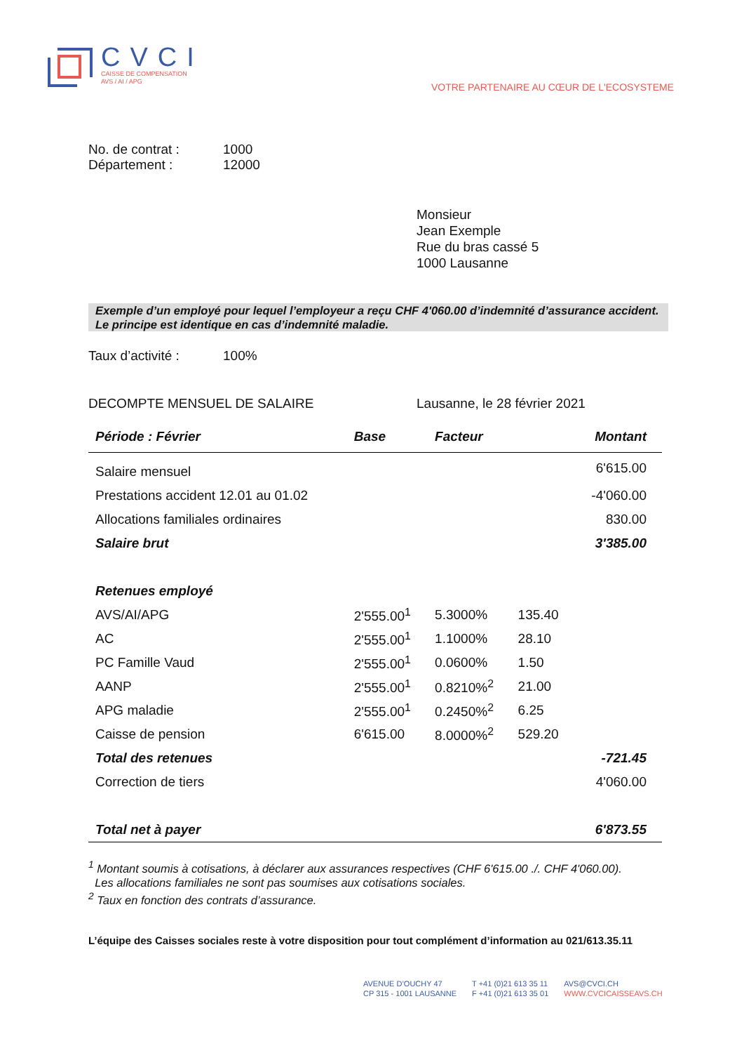CVCI
CAISSE DE COMPENSATION
AVS / AI / APG
VOTRE PARTENAIRE AU CŒUR DE L'ECOSYSTEME
No. de contrat : 1000
Département : 12000
Monsieur
Jean Exemple
Rue du bras cassé 5
1000 Lausanne
Exemple d’un employé pour lequel l’employeur a reçu CHF 4'060.00 d’indemnité d’assurance accident. Le principe est identique en cas d’indemnité maladie.
Taux d’activité : 100%
DECOMPTE MENSUEL DE SALAIRE Lausanne, le 28 février 2021
| Période : Février | Base | Facteur | | Montant |
| --- | --- | --- | --- | --- |
| Salaire mensuel | | | | 6'615.00 |
| Prestations accident 12.01 au 01.02 | | | | -4'060.00 |
| Allocations familiales ordinaires | | | | 830.00 |
| Salaire brut | | | | 3'385.00 |
| Retenues employé | | | | |
| AVS/AI/APG | 2'555.00<sup>1</sup> | 5.3000% | 135.40 | |
| AC | 2'555.00<sup>1</sup> | 1.1000% | 28.10 | |
| PC Famille Vaud | 2'555.00<sup>1</sup> | 0.0600% | 1.50 | |
| AANP | 2'555.00<sup>1</sup> | 0.8210%<sup>2</sup> | 21.00 | |
| APG maladie | 2'555.00<sup>1</sup> | 0.2450%<sup>2</sup> | 6.25 | |
| Caisse de pension | 6'615.00 | 8.0000%<sup>2</sup> | 529.20 | |
| Total des retenues | | | | -721.45 |
| Correction de tiers | | | | 4'060.00 |
| Total net à payer | | | | 6'873.55 |
<sup>1</sup> Montant soumis à cotisations, à déclarer aux assurances respectives (CHF 6'615.00 ./. CHF 4'060.00).
Les allocations familiales ne sont pas soumises aux cotisations sociales.
<sup>2</sup> Taux en fonction des contrats d’assurance.
L’équipe des Caisses sociales reste à votre disposition pour tout complément d’information au 021/613.35.11
AVENUE D’OUCHY 47
CP 315 - 1001 LAUSANNE
T +41 (0)21 613 35 11
F +41 (0)21 613 35 01
AVS@CVCI.CH
WWW.CVCICAISSEAVS.CH